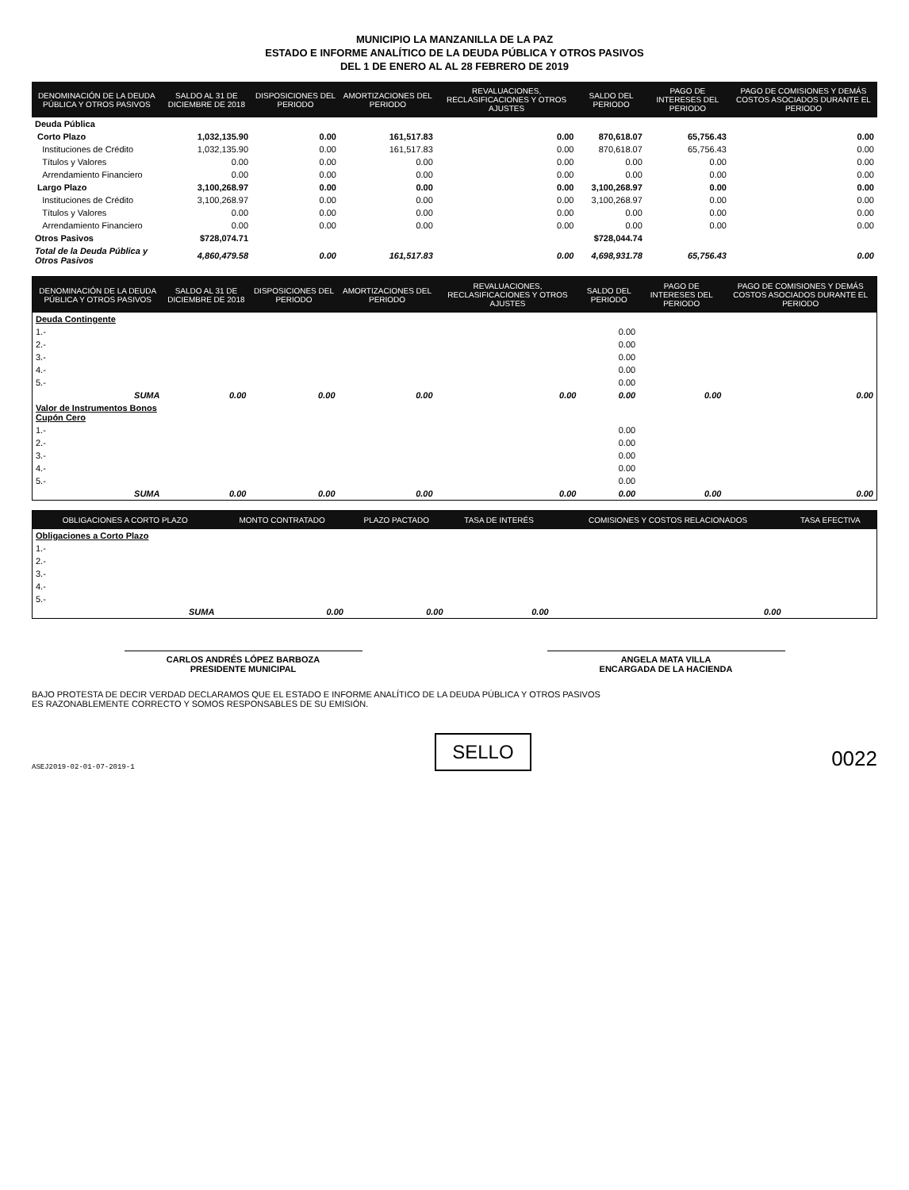MUNICIPIO LA MANZANILLA DE LA PAZ
ESTADO E INFORME ANALÍTICO DE LA DEUDA PÚBLICA Y OTROS PASIVOS
DEL 1 DE ENERO AL AL 28 FEBRERO DE 2019
| DENOMINACIÓN DE LA DEUDA PÚBLICA Y OTROS PASIVOS | SALDO AL 31 DE DICIEMBRE DE 2018 | DISPOSICIONES DEL PERIODO | AMORTIZACIONES DEL PERIODO | REVALUACIONES, RECLASIFICACIONES Y OTROS AJUSTES | SALDO DEL PERIODO | PAGO DE INTERESES DEL PERIODO | PAGO DE COMISIONES Y DEMÁS COSTOS ASOCIADOS DURANTE EL PERIODO |
| --- | --- | --- | --- | --- | --- | --- | --- |
| Deuda Pública | | | | | | | |
| Corto Plazo | 1,032,135.90 | 0.00 | 161,517.83 | 0.00 | 870,618.07 | 65,756.43 | 0.00 |
| Instituciones de Crédito | 1,032,135.90 | 0.00 | 161,517.83 | 0.00 | 870,618.07 | 65,756.43 | 0.00 |
| Títulos y Valores | 0.00 | 0.00 | 0.00 | 0.00 | 0.00 | 0.00 | 0.00 |
| Arrendamiento Financiero | 0.00 | 0.00 | 0.00 | 0.00 | 0.00 | 0.00 | 0.00 |
| Largo Plazo | 3,100,268.97 | 0.00 | 0.00 | 0.00 | 3,100,268.97 | 0.00 | 0.00 |
| Instituciones de Crédito | 3,100,268.97 | 0.00 | 0.00 | 0.00 | 3,100,268.97 | 0.00 | 0.00 |
| Títulos y Valores | 0.00 | 0.00 | 0.00 | 0.00 | 0.00 | 0.00 | 0.00 |
| Arrendamiento Financiero | 0.00 | 0.00 | 0.00 | 0.00 | 0.00 | 0.00 | 0.00 |
| Otros Pasivos | $728,074.71 | | | | $728,044.74 | | |
| Total de la Deuda Pública y Otros Pasivos | 4,860,479.58 | 0.00 | 161,517.83 | 0.00 | 4,698,931.78 | 65,756.43 | 0.00 |
| DENOMINACIÓN DE LA DEUDA PÚBLICA Y OTROS PASIVOS | SALDO AL 31 DE DICIEMBRE DE 2018 | DISPOSICIONES DEL PERIODO | AMORTIZACIONES DEL PERIODO | REVALUACIONES, RECLASIFICACIONES Y OTROS AJUSTES | SALDO DEL PERIODO | PAGO DE INTERESES DEL PERIODO | PAGO DE COMISIONES Y DEMÁS COSTOS ASOCIADOS DURANTE EL PERIODO |
| --- | --- | --- | --- | --- | --- | --- | --- |
| Deuda Contingente | | | | | | | |
| 1.- | | | | | 0.00 | | |
| 2.- | | | | | 0.00 | | |
| 3.- | | | | | 0.00 | | |
| 4.- | | | | | 0.00 | | |
| 5.- | | | | | 0.00 | | |
| SUMA | 0.00 | 0.00 | 0.00 | 0.00 | 0.00 | 0.00 | 0.00 |
| Valor de Instrumentos Bonos Cupón Cero | | | | | | | |
| 1.- | | | | | 0.00 | | |
| 2.- | | | | | 0.00 | | |
| 3.- | | | | | 0.00 | | |
| 4.- | | | | | 0.00 | | |
| 5.- | | | | | 0.00 | | |
| SUMA | 0.00 | 0.00 | 0.00 | 0.00 | 0.00 | 0.00 | 0.00 |
| OBLIGACIONES A CORTO PLAZO | MONTO CONTRATADO | PLAZO PACTADO | TASA DE INTERÉS | COMISIONES Y COSTOS RELACIONADOS | TASA EFECTIVA |
| --- | --- | --- | --- | --- | --- |
| Obligaciones a Corto Plazo | | | | | |
| 1.- | | | | | |
| 2.- | | | | | |
| 3.- | | | | | |
| 4.- | | | | | |
| 5.- | | | | | |
| SUMA | 0.00 | 0.00 | 0.00 | 0.00 | |
CARLOS ANDRÉS LÓPEZ BARBOZA
PRESIDENTE MUNICIPAL
ANGELA MATA VILLA
ENCARGADA DE LA HACIENDA
BAJO PROTESTA DE DECIR VERDAD DECLARAMOS QUE EL ESTADO E INFORME ANALÍTICO DE LA DEUDA PÚBLICA Y OTROS PASIVOS
ES RAZONABLEMENTE CORRECTO Y SOMOS RESPONSABLES DE SU EMISIÓN.
ASEJ2019-02-01-07-2019-1
SELLO
0022